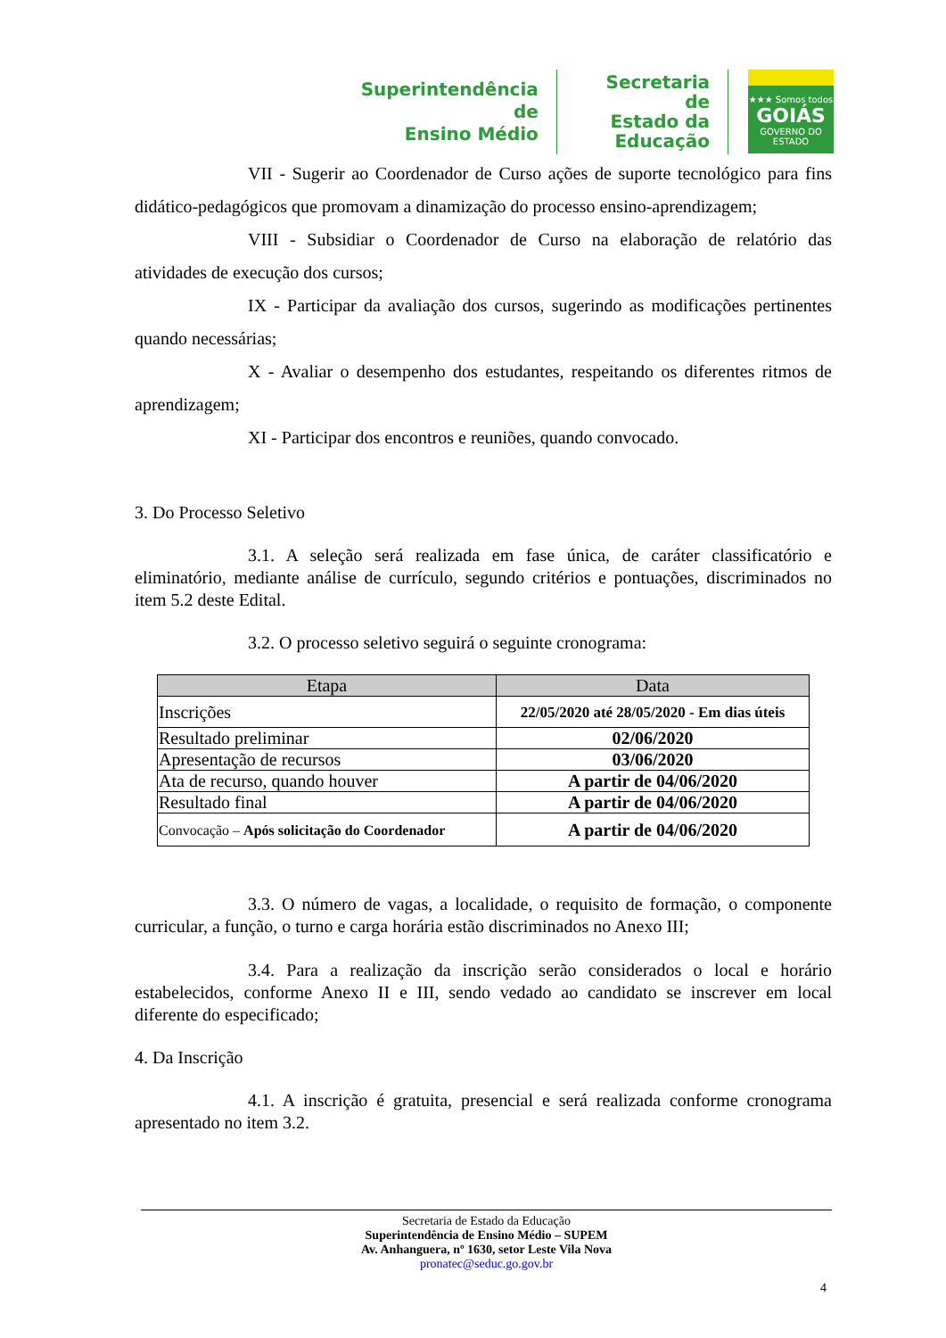Superintendência de
Ensino Médio
Secretaria de
Estado da
Educação
★★★ Somos todos
GOIÁS
GOVERNO DO ESTADO
VII - Sugerir ao Coordenador de Curso ações de suporte tecnológico para fins didático-pedagógicos que promovam a dinamização do processo ensino-aprendizagem;
VIII - Subsidiar o Coordenador de Curso na elaboração de relatório das atividades de execução dos cursos;
IX - Participar da avaliação dos cursos, sugerindo as modificações pertinentes quando necessárias;
X - Avaliar o desempenho dos estudantes, respeitando os diferentes ritmos de aprendizagem;
XI - Participar dos encontros e reuniões, quando convocado.
3. Do Processo Seletivo
3.1. A seleção será realizada em fase única, de caráter classificatório e eliminatório, mediante análise de currículo, segundo critérios e pontuações, discriminados no item 5.2 deste Edital.
3.2. O processo seletivo seguirá o seguinte cronograma:
| Etapa | Data |
| --- | --- |
| Inscrições | 22/05/2020 até 28/05/2020 - Em dias úteis |
| Resultado preliminar | 02/06/2020 |
| Apresentação de recursos | 03/06/2020 |
| Ata de recurso, quando houver | A partir de 04/06/2020 |
| Resultado final | A partir de 04/06/2020 |
| Convocação – Após solicitação do Coordenador | A partir de 04/06/2020 |
3.3. O número de vagas, a localidade, o requisito de formação, o componente curricular, a função, o turno e carga horária estão discriminados no Anexo III;
3.4. Para a realização da inscrição serão considerados o local e horário estabelecidos, conforme Anexo II e III, sendo vedado ao candidato se inscrever em local diferente do especificado;
4. Da Inscrição
4.1. A inscrição é gratuita, presencial e será realizada conforme cronograma apresentado no item 3.2.
Secretaria de Estado da Educação
Superintendência de Ensino Médio – SUPEM
Av. Anhanguera, nº 1630, setor Leste Vila Nova
pronatec@seduc.go.gov.br
4